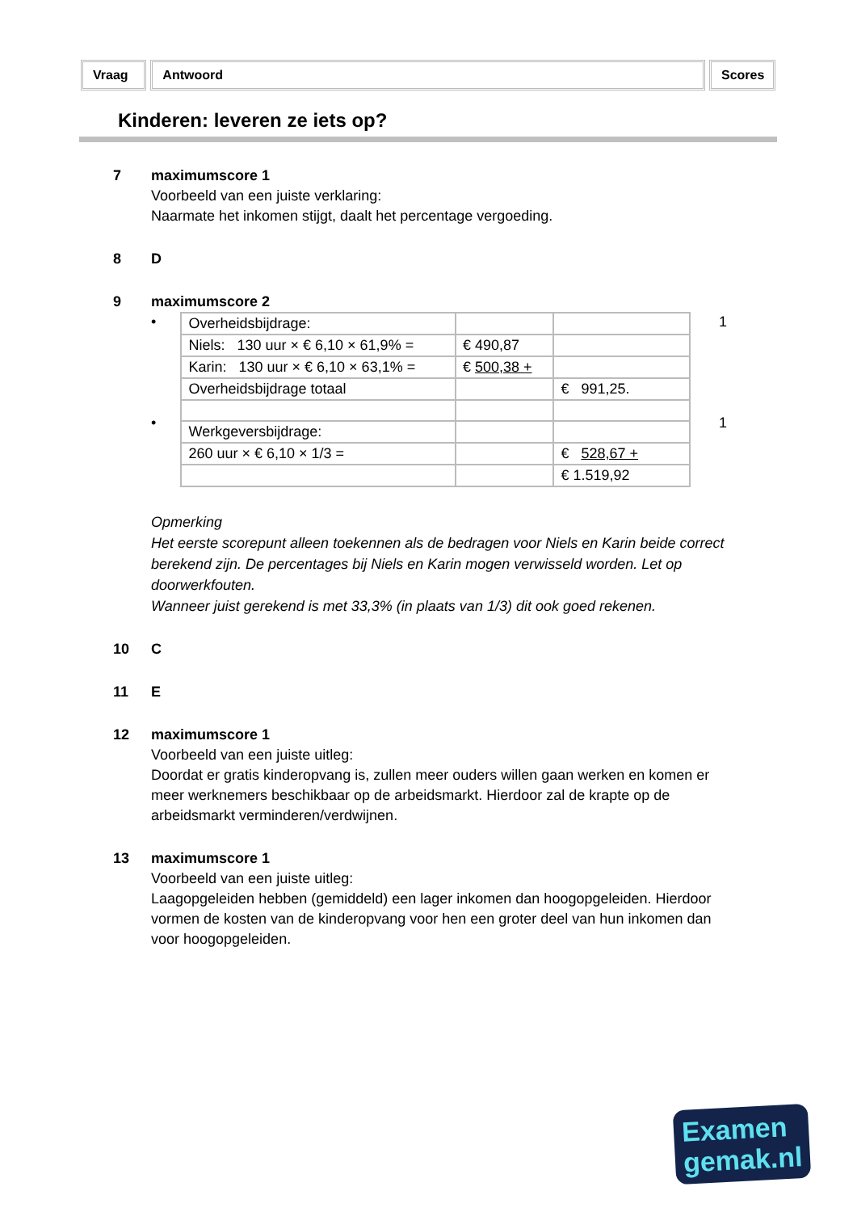Vraag Antwoord Scores
Kinderen: leveren ze iets op?
7 maximumscore 1
Voorbeeld van een juiste verklaring:
Naarmate het inkomen stijgt, daalt het percentage vergoeding.
8 D
9 maximumscore 2
•
•
| Overheidsbijdrage: | | |
| Niels: 130 uur × € 6,10 × 61,9% = | € 490,87 | |
| Karin: 130 uur × € 6,10 × 63,1% = | € 500,38 + | |
| Overheidsbijdrage totaal | | € 991,25. |
| Werkgeversbijdrage: | | |
| 260 uur × € 6,10 × 1/3 = | | € 528,67 + |
| | | € 1.519,92 |
1
1
Opmerking
Het eerste scorepunt alleen toekennen als de bedragen voor Niels en Karin beide correct berekend zijn. De percentages bij Niels en Karin mogen verwisseld worden. Let op doorwerkfouten.
Wanneer juist gerekend is met 33,3% (in plaats van 1/3) dit ook goed rekenen.
10 C
11 E
12 maximumscore 1
Voorbeeld van een juiste uitleg:
Doordat er gratis kinderopvang is, zullen meer ouders willen gaan werken en komen er meer werknemers beschikbaar op de arbeidsmarkt. Hierdoor zal de krapte op de arbeidsmarkt verminderen/verdwijnen.
13 maximumscore 1
Voorbeeld van een juiste uitleg:
Laagopgeleiden hebben (gemiddeld) een lager inkomen dan hoogopgeleiden. Hierdoor vormen de kosten van de kinderopvang voor hen een groter deel van hun inkomen dan voor hoogopgeleiden.
Examen
gemak.nl